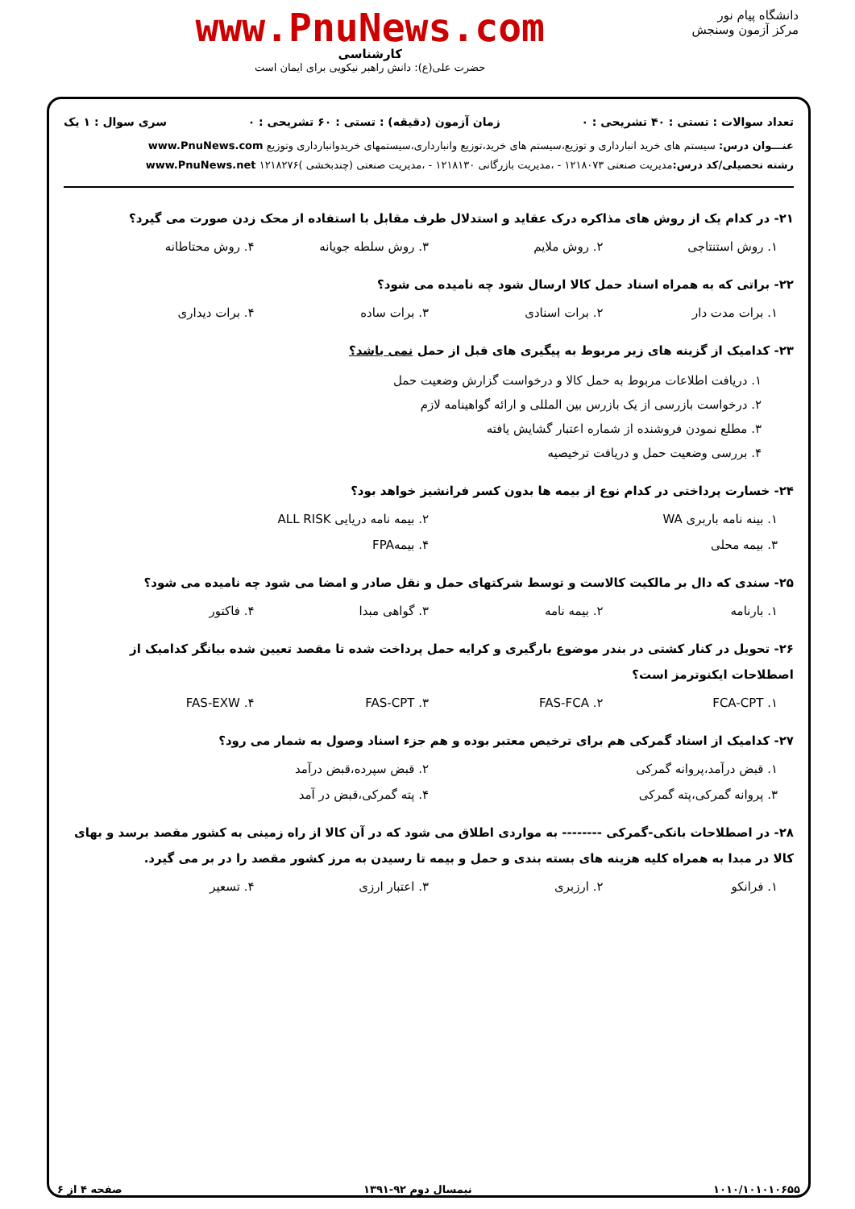دانشگاه پیام نور
مرکز آزمون وسنجش
www.PnuNews.com
کارشناسی
حضرت علی(ع): دانش راهبر نیکویی برای ایمان است
تعداد سوالات : تستی : ۴۰ تشریحی : ۰ زمان آزمون (دقیقه) : تستی : ۶۰ تشریحی : ۰ سری سوال : ۱ یک
عنـــوان درس: سیستم های خرید انبارداری و توزیع،سیستم های خرید،توزیع وانبارداری،سیستمهای خریدوانبارداری وتوزیع www.PnuNews.com
رشته تحصیلی/کد درس: مدیریت صنعتی ۱۲۱۸۰۷۳ - ،مدیریت بازرگانی ۱۲۱۸۱۳۰ - ،مدیریت صنعتی (چندبخشی )۱۲۱۸۲۷۶ www.PnuNews.net
۲۱- در کدام یک از روش های مذاکره درک عقاید و استدلال طرف مقابل با استفاده از محک زدن صورت می گیرد؟
۱. روش استنتاجی ۲. روش ملایم ۳. روش سلطه جویانه ۴. روش محتاطانه
۲۲- براتی که به همراه اسناد حمل کالا ارسال شود چه نامیده می شود؟
۱. برات مدت دار ۲. برات اسنادی ۳. برات ساده ۴. برات دیداری
۲۳- کدامیک از گزینه های زیر مربوط به پیگیری های قبل از حمل نمی باشد؟
۱. دریافت اطلاعات مربوط به حمل کالا و درخواست گزارش وضعیت حمل
۲. درخواست بازرسی از یک بازرس بین المللی و ارائه گواهینامه لازم
۳. مطلع نمودن فروشنده از شماره اعتبار گشایش یافته
۴. بررسی وضعیت حمل و دریافت ترخیصیه
۲۴- خسارت پرداختی در کدام نوع از بیمه ها بدون کسر فرانشیز خواهد بود؟
۱. بینه نامه باربری WA ۲. بیمه نامه دریایی ALL RISK ۳. بیمه محلی ۴. بیمهFPA
۲۵- سندی که دال بر مالکیت کالاست و توسط شرکتهای حمل و نقل صادر و امضا می شود چه نامیده می شود؟
۱. بارنامه ۲. بیمه نامه ۳. گواهی مبدا ۴. فاکتور
۲۶- تحویل در کنار کشتی در بندر موضوع بارگیری و کرایه حمل پرداخت شده تا مقصد تعیین شده بیانگر کدامیک از اصطلاحات ایکنوترمز است؟
۱. FCA-CPT ۲. FAS-FCA ۳. FAS-CPT ۴. FAS-EXW
۲۷- کدامیک از اسناد گمرکی هم برای ترخیص معتبر بوده و هم جزء اسناد وصول به شمار می رود؟
۱. قبض درآمد،پروانه گمرکی ۲. قبض سپرده،قبض درآمد ۳. پروانه گمرکی،پته گمرکی ۴. پته گمرکی،قبض در آمد
۲۸- در اصطلاحات بانکی-گمرکی -------- به مواردی اطلاق می شود که در آن کالا از راه زمینی به کشور مقصد برسد و بهای کالا در مبدا به همراه کلیه هزینه های بسته بندی و حمل و بیمه تا رسیدن به مرز کشور مقصد را در بر می گیرد.
۱. فرانکو ۲. ارزبری ۳. اعتبار ارزی ۴. تسعیر
۱۰۱۰/۱۰۱۰۱۰۶۵۵ نیمسال دوم ۹۲-۱۳۹۱ صفحه ۴ از ۶